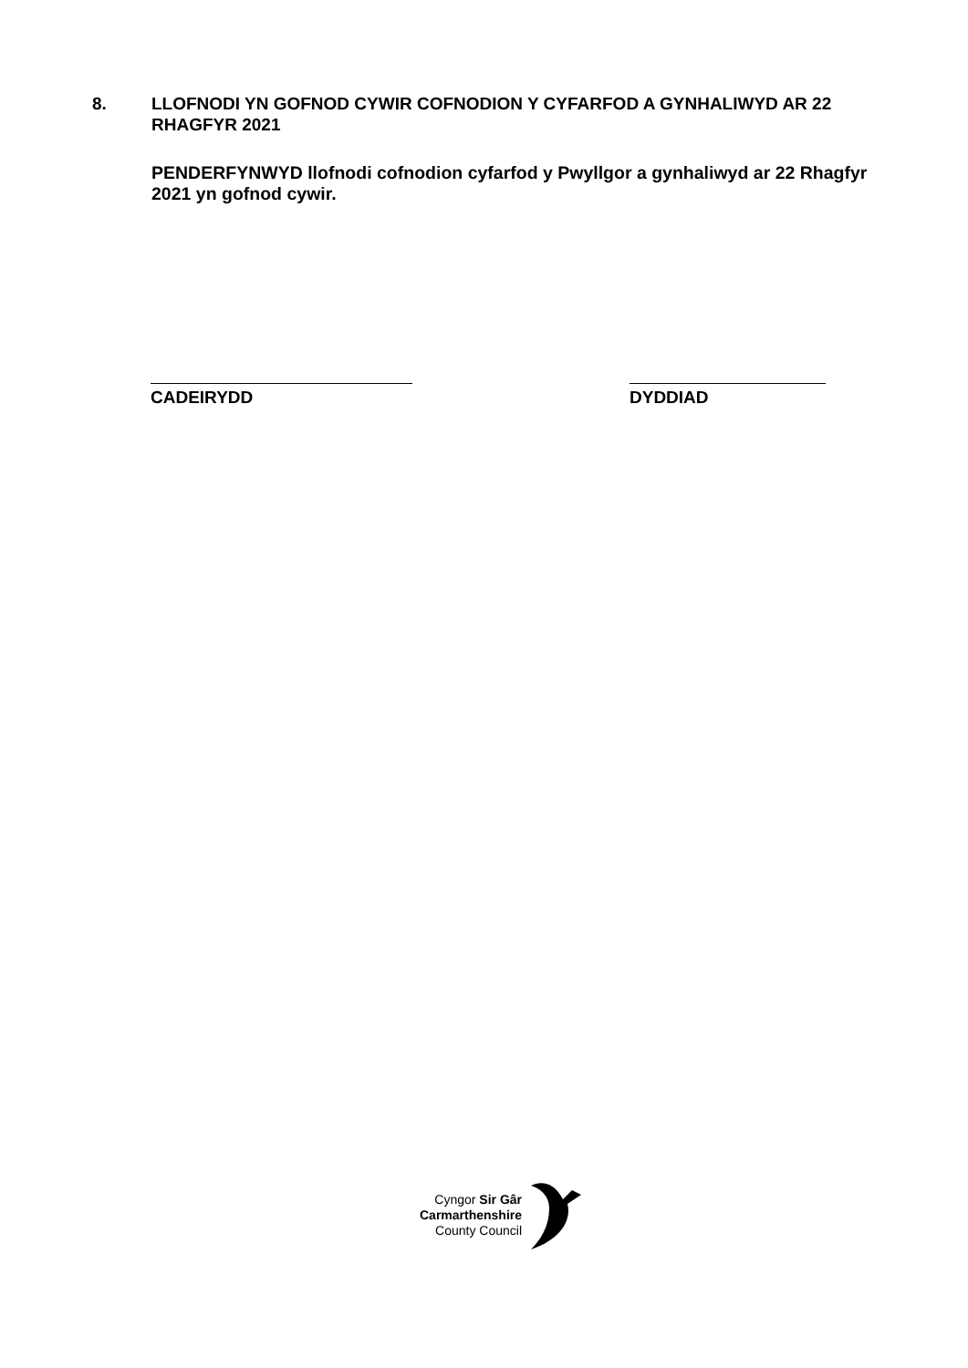8. LLOFNODI YN GOFNOD CYWIR COFNODION Y CYFARFOD A GYNHALIWYD AR 22 RHAGFYR 2021
PENDERFYNWYD llofnodi cofnodion cyfarfod y Pwyllgor a gynhaliwyd ar 22 Rhagfyr 2021 yn gofnod cywir.
CADEIRYDD DYDDIAD
Cyngor Sir Gâr
Carmarthenshire
County Council